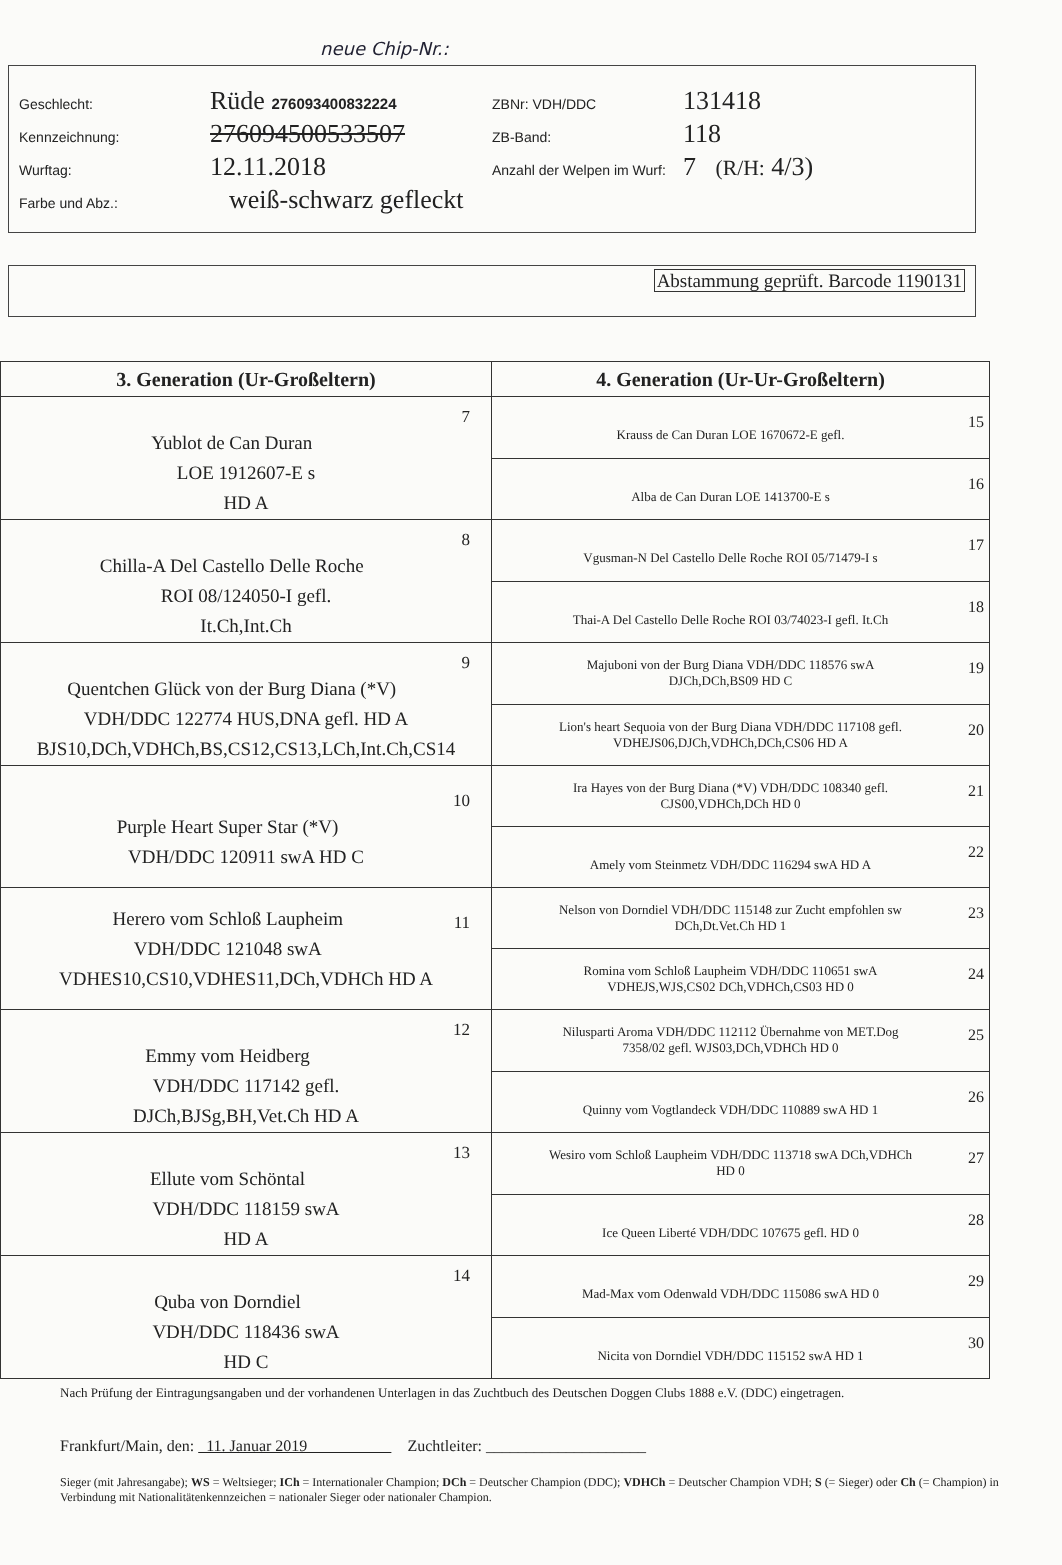neue Chip-Nr.:
Geschlecht: Rüde 276093400832224 ZBNr: VDH/DDC 131418
Kennzeichnung: 276094500533507 ZB-Band: 118
Wurftag: 12.11.2018 Anzahl der Welpen im Wurf: 7 (R/H: 4/3)
Farbe und Abz.: weiß-schwarz gefleckt
Abstammung geprüft. Barcode 1190131
| 3. Generation (Ur-Großeltern) | 4. Generation (Ur-Ur-Großeltern) |
| --- | --- |
| 7 Yublot de Can Duran LOE 1912607-E s HD A | 15 Krauss de Can Duran LOE 1670672-E gefl. |
| | 16 Alba de Can Duran LOE 1413700-E s |
| 8 Chilla-A Del Castello Delle Roche ROI 08/124050-I gefl. It.Ch,Int.Ch | 17 Vgusman-N Del Castello Delle Roche ROI 05/71479-I s |
| | 18 Thai-A Del Castello Delle Roche ROI 03/74023-I gefl. It.Ch |
| 9 Quentchen Glück von der Burg Diana (*V) VDH/DDC 122774 HUS,DNA gefl. HD A BJS10,DCh,VDHCh,BS,CS12,CS13,LCh,Int.Ch,CS14 | 19 Majuboni von der Burg Diana VDH/DDC 118576 swA DJCh,DCh,BS09 HD C |
| | 20 Lion's heart Sequoia von der Burg Diana VDH/DDC 117108 gefl. VDHEJS06,DJCh,VDHCh,DCh,CS06 HD A |
| 10 Purple Heart Super Star (*V) VDH/DDC 120911 swA HD C | 21 Ira Hayes von der Burg Diana (*V) VDH/DDC 108340 gefl. CJS00,VDHCh,DCh HD 0 |
| | 22 Amely vom Steinmetz VDH/DDC 116294 swA HD A |
| 11 Herero vom Schloß Laupheim VDH/DDC 121048 swA VDHES10,CS10,VDHES11,DCh,VDHCh HD A | 23 Nelson von Dorndiel VDH/DDC 115148 zur Zucht empfohlen sw DCh,Dt.Vet.Ch HD 1 |
| | 24 Romina vom Schloß Laupheim VDH/DDC 110651 swA VDHEJS,WJS,CS02 DCh,VDHCh,CS03 HD 0 |
| 12 Emmy vom Heidberg VDH/DDC 117142 gefl. DJCh,BJSg,BH,Vet.Ch HD A | 25 Nilusparti Aroma VDH/DDC 112112 Übernahme von MET.Dog 7358/02 gefl. WJS03,DCh,VDHCh HD 0 |
| | 26 Quinny vom Vogtlandeck VDH/DDC 110889 swA HD 1 |
| 13 Ellute vom Schöntal VDH/DDC 118159 swA HD A | 27 Wesiro vom Schloß Laupheim VDH/DDC 113718 swA DCh,VDHCh HD 0 |
| | 28 Ice Queen Liberté VDH/DDC 107675 gefl. HD 0 |
| 14 Quba von Dorndiel VDH/DDC 118436 swA HD C | 29 Mad-Max vom Odenwald VDH/DDC 115086 swA HD 0 |
| | 30 Nicita von Dorndiel VDH/DDC 115152 swA HD 1 |
Nach Prüfung der Eintragungsangaben und der vorhandenen Unterlagen in das Zuchtbuch des Deutschen Doggen Clubs 1888 e.V. (DDC) eingetragen.
Frankfurt/Main, den: 11. Januar 2019 Zuchtleiter: ____________________
Sieger (mit Jahresangabe); WS = Weltsieger; ICh = Internationaler Champion; DCh = Deutscher Champion (DDC); VDHCh = Deutscher Champion VDH; S (= Sieger) oder Ch (= Champion) in Verbindung mit Nationalitätenkennzeichen = nationaler Sieger oder nationaler Champion.